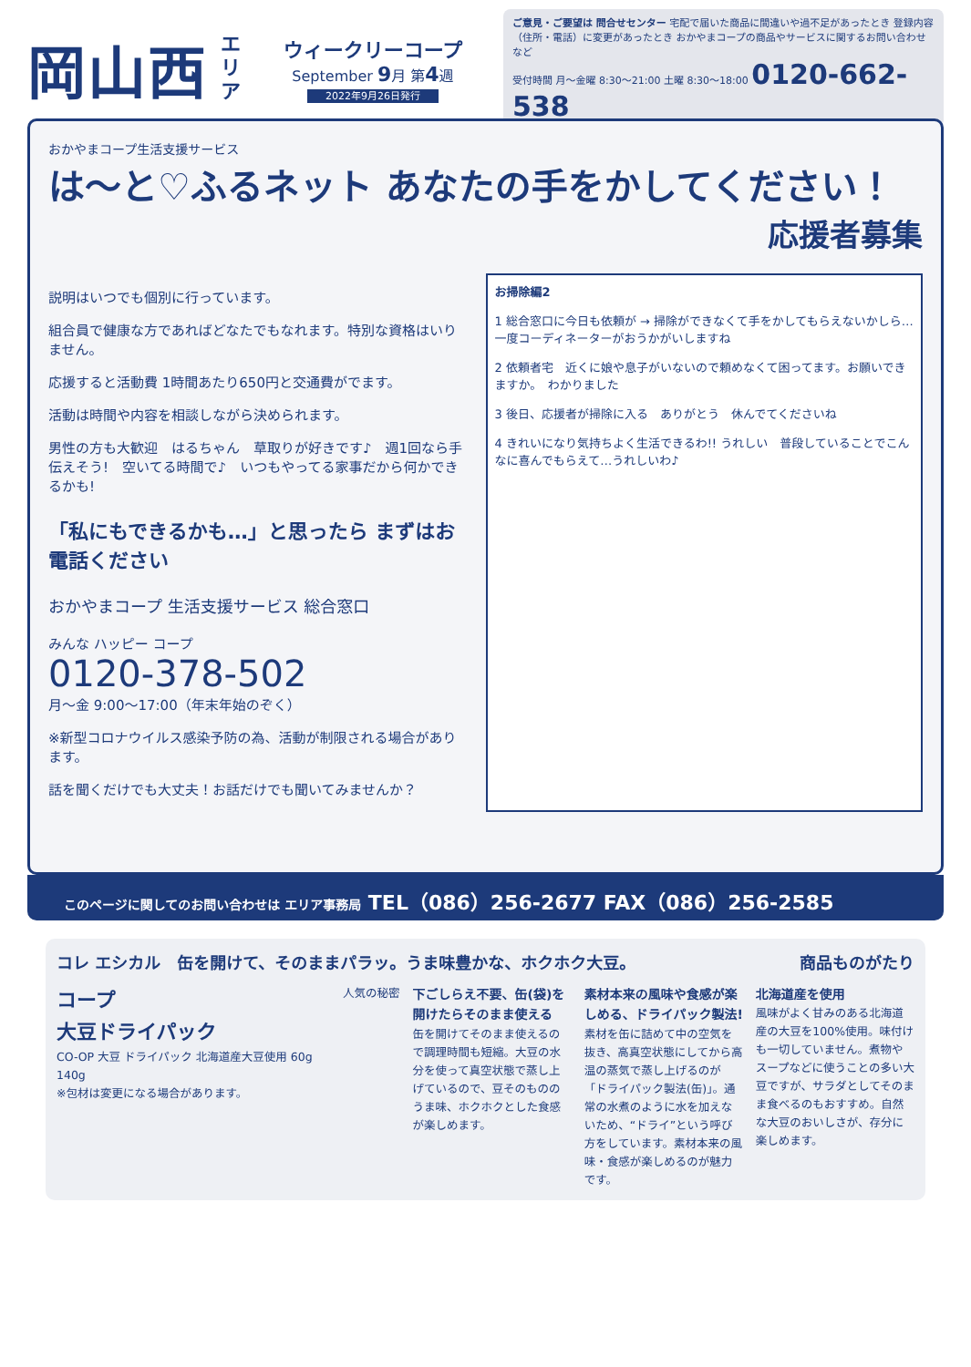岡山西
エリア
ウィークリーコープ
September 9月 第4週
2022年9月26日発行
ご意見・ご要望は 問合せセンター 宅配で届いた商品に間違いや過不足があったとき 登録内容（住所・電話）に変更があったとき おかやまコープの商品やサービスに関するお問い合わせなど
受付時間 月～金曜 8:30～21:00 土曜 8:30～18:00 0120-662-538
おかやまコープ生活支援サービス
は～と♡ふるネット あなたの手をかしてください！
応援者募集
説明はいつでも個別に行っています。
組合員で健康な方であればどなたでもなれます。特別な資格はいりません。
応援すると活動費 1時間あたり650円と交通費がでます。
活動は時間や内容を相談しながら決められます。
男性の方も大歓迎　はるちゃん　草取りが好きです♪　週1回なら手伝えそう!　空いてる時間で♪　いつもやってる家事だから何かできるかも!
「私にもできるかも…」と思ったら まずはお電話ください
おかやまコープ 生活支援サービス 総合窓口
みんな ハッピー コープ
0120-378-502
月～金 9:00～17:00（年末年始のぞく）
※新型コロナウイルス感染予防の為、活動が制限される場合があります。
話を聞くだけでも大丈夫！お話だけでも聞いてみませんか？
お掃除編2
1 総合窓口に今日も依頼が → 掃除ができなくて手をかしてもらえないかしら…　一度コーディネーターがおうかがいしますね
2 依頼者宅　近くに娘や息子がいないので頼めなくて困ってます。お願いできますか。　わかりました
3 後日、応援者が掃除に入る　ありがとう　休んでてくださいね
4 きれいになり気持ちよく生活できるわ!! うれしい　普段していることでこんなに喜んでもらえて…うれしいわ♪
このページに関してのお問い合わせは エリア事務局 TEL（086）256-2677 FAX（086）256-2585
コレ エシカル　缶を開けて、そのままパラッ。うま味豊かな、ホクホク大豆。 商品ものがたり
コープ
大豆ドライパック
CO-OP 大豆 ドライパック 北海道産大豆使用 60g 140g
※包材は変更になる場合があります。
人気の秘密 下ごしらえ不要、缶(袋)を開けたらそのまま使える
缶を開けてそのまま使えるので調理時間も短縮。大豆の水分を使って真空状態で蒸し上げているので、豆そのもののうま味、ホクホクとした食感が楽しめます。
素材本来の風味や食感が楽しめる、ドライパック製法!
素材を缶に詰めて中の空気を抜き、高真空状態にしてから高温の蒸気で蒸し上げるのが「ドライパック製法(缶)」。通常の水煮のように水を加えないため、“ドライ”という呼び方をしています。素材本来の風味・食感が楽しめるのが魅力です。
北海道産を使用
風味がよく甘みのある北海道産の大豆を100%使用。味付けも一切していません。煮物やスープなどに使うことの多い大豆ですが、サラダとしてそのまま食べるのもおすすめ。自然な大豆のおいしさが、存分に楽しめます。